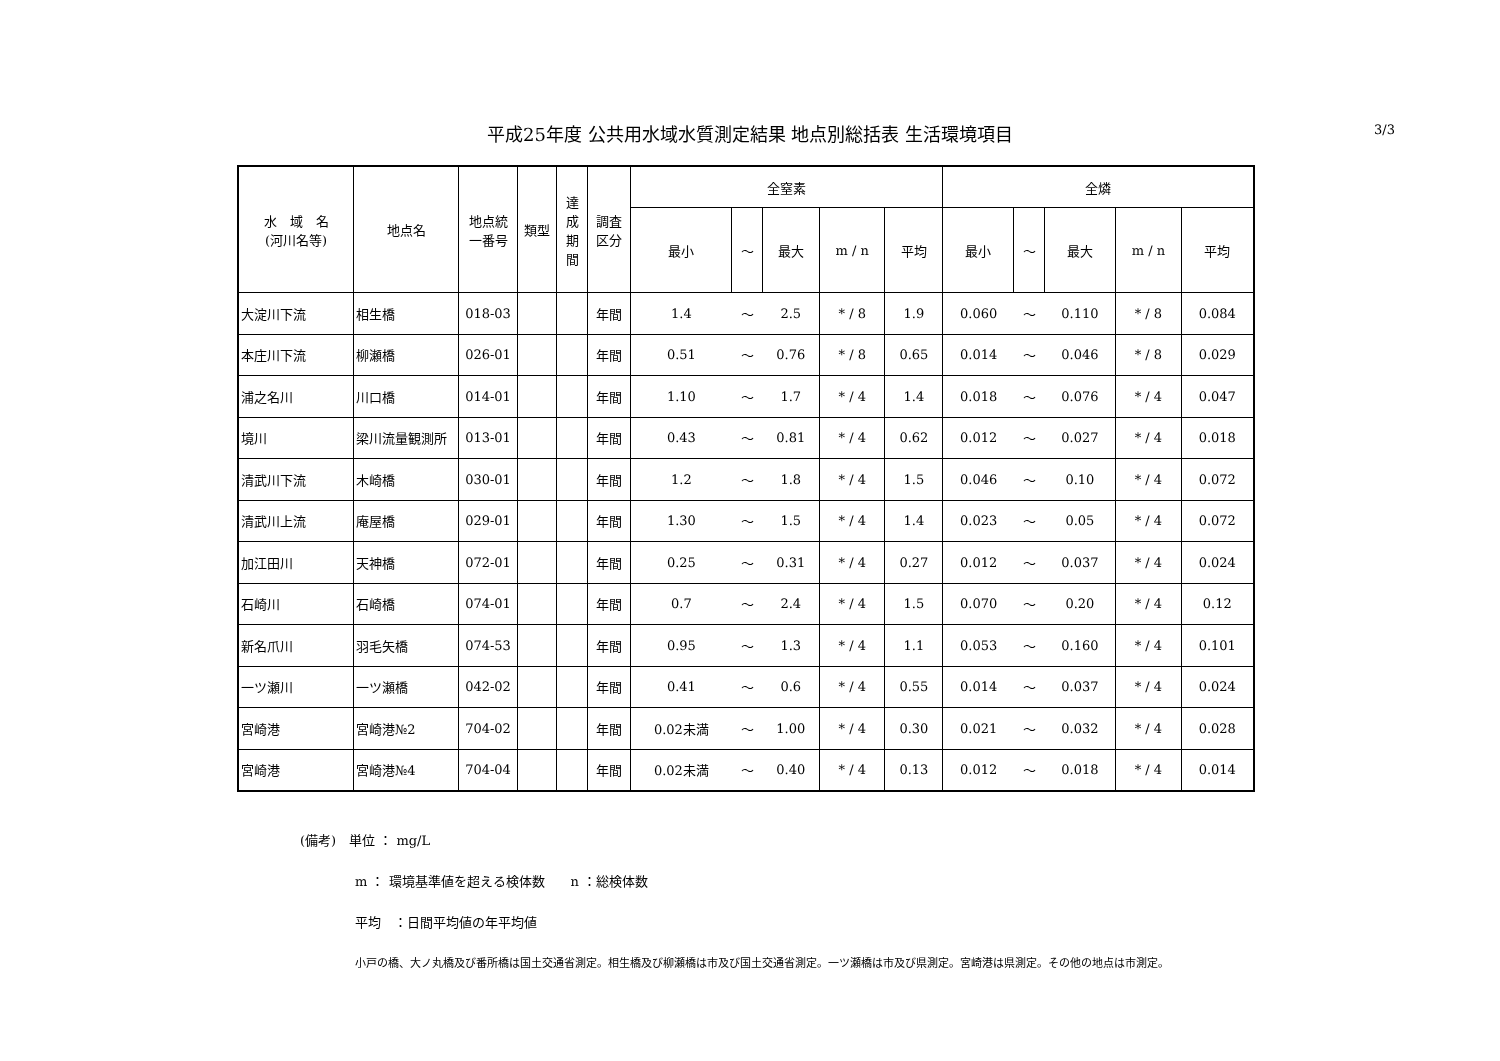平成25年度 公共用水域水質測定結果 地点別総括表 生活環境項目
3/3
| 水 域 名 (河川名等) | 地点名 | 地点統 一番号 | 類型 | 達 成 期 間 | 調査 区分 | 全窒素 | | | | | 全燐 | | | | |
| --- | --- | --- | --- | --- | --- | --- | --- | --- | --- | --- | --- | --- | --- | --- | --- |
| | | | | | | 最小 | ～ | 最大 | m / n | 平均 | 最小 | ～ | 最大 | m / n | 平均 |
| 大淀川下流 | 相生橋 | 018-03 | | | 年間 | 1.4 | ～ | 2.5 | * / 8 | 1.9 | 0.060 | ～ | 0.110 | * / 8 | 0.084 |
| 本庄川下流 | 柳瀬橋 | 026-01 | | | 年間 | 0.51 | ～ | 0.76 | * / 8 | 0.65 | 0.014 | ～ | 0.046 | * / 8 | 0.029 |
| 浦之名川 | 川口橋 | 014-01 | | | 年間 | 1.10 | ～ | 1.7 | * / 4 | 1.4 | 0.018 | ～ | 0.076 | * / 4 | 0.047 |
| 境川 | 梁川流量観測所 | 013-01 | | | 年間 | 0.43 | ～ | 0.81 | * / 4 | 0.62 | 0.012 | ～ | 0.027 | * / 4 | 0.018 |
| 清武川下流 | 木崎橋 | 030-01 | | | 年間 | 1.2 | ～ | 1.8 | * / 4 | 1.5 | 0.046 | ～ | 0.10 | * / 4 | 0.072 |
| 清武川上流 | 庵屋橋 | 029-01 | | | 年間 | 1.30 | ～ | 1.5 | * / 4 | 1.4 | 0.023 | ～ | 0.05 | * / 4 | 0.072 |
| 加江田川 | 天神橋 | 072-01 | | | 年間 | 0.25 | ～ | 0.31 | * / 4 | 0.27 | 0.012 | ～ | 0.037 | * / 4 | 0.024 |
| 石崎川 | 石崎橋 | 074-01 | | | 年間 | 0.7 | ～ | 2.4 | * / 4 | 1.5 | 0.070 | ～ | 0.20 | * / 4 | 0.12 |
| 新名爪川 | 羽毛矢橋 | 074-53 | | | 年間 | 0.95 | ～ | 1.3 | * / 4 | 1.1 | 0.053 | ～ | 0.160 | * / 4 | 0.101 |
| 一ツ瀬川 | 一ツ瀬橋 | 042-02 | | | 年間 | 0.41 | ～ | 0.6 | * / 4 | 0.55 | 0.014 | ～ | 0.037 | * / 4 | 0.024 |
| 宮崎港 | 宮崎港№2 | 704-02 | | | 年間 | 0.02未満 | ～ | 1.00 | * / 4 | 0.30 | 0.021 | ～ | 0.032 | * / 4 | 0.028 |
| 宮崎港 | 宮崎港№4 | 704-04 | | | 年間 | 0.02未満 | ～ | 0.40 | * / 4 | 0.13 | 0.012 | ～ | 0.018 | * / 4 | 0.014 |
(備考)　単位 ： mg/L
m ： 環境基準値を超える検体数　　n ：総検体数
平均　：日間平均値の年平均値
小戸の橋、大ノ丸橋及び番所橋は国土交通省測定。相生橋及び柳瀬橋は市及び国土交通省測定。一ツ瀬橋は市及び県測定。宮崎港は県測定。その他の地点は市測定。